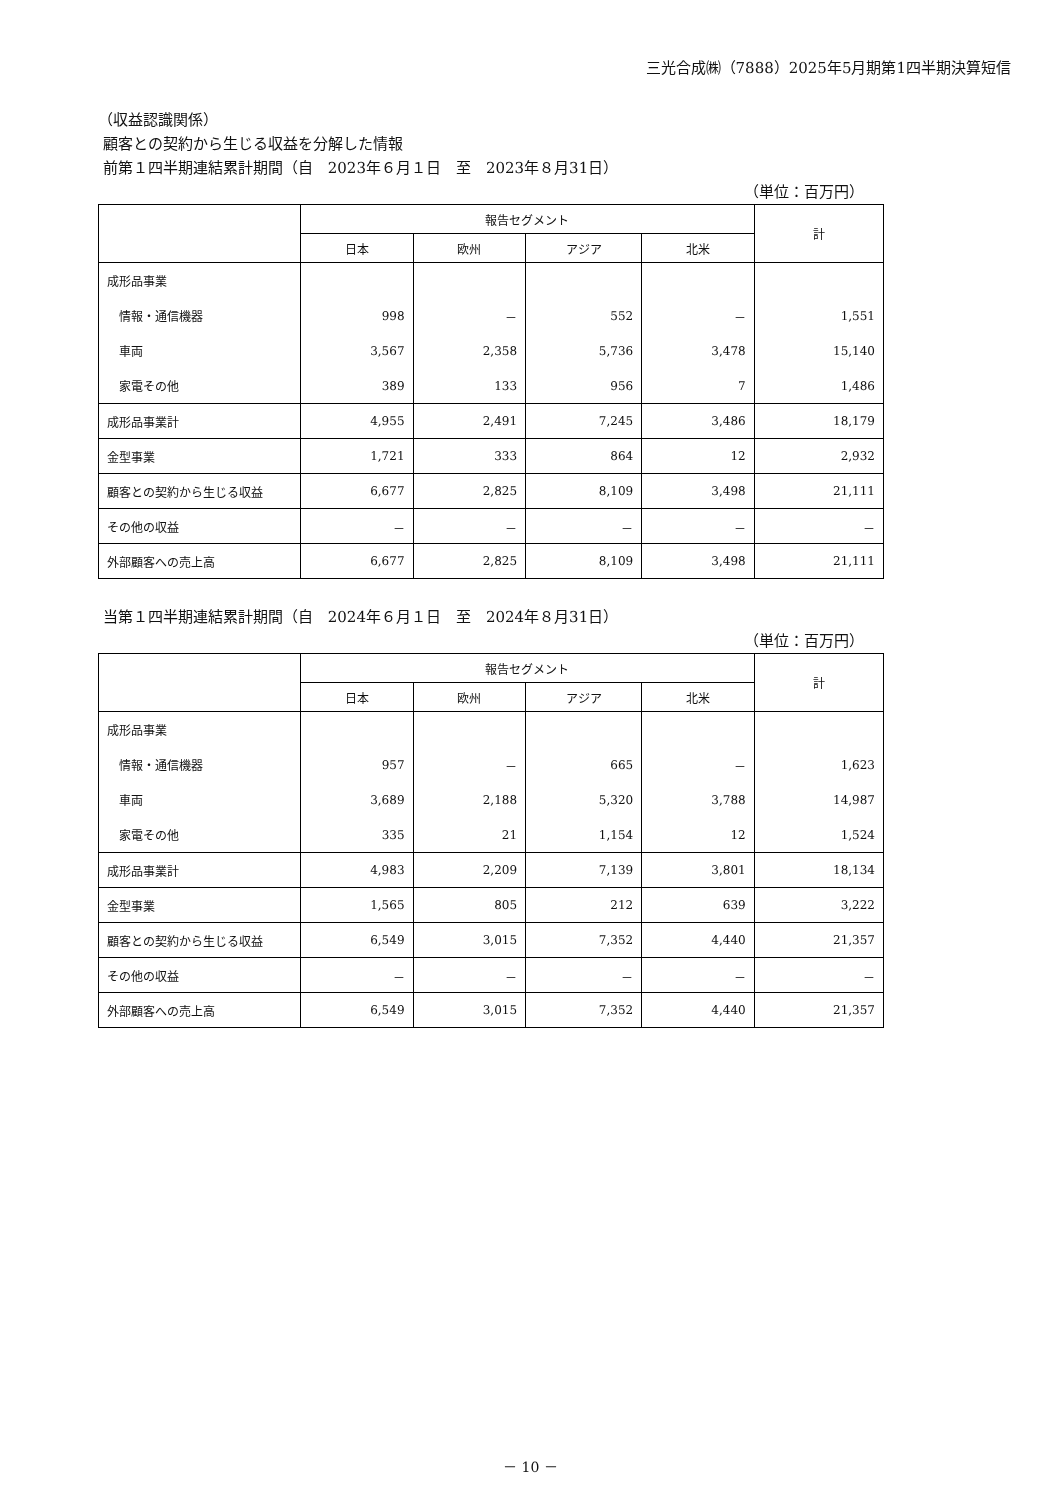三光合成㈱（7888）2025年5月期第1四半期決算短信
（収益認識関係）
顧客との契約から生じる収益を分解した情報
前第１四半期連結累計期間（自　2023年６月１日　至　2023年８月31日）
（単位：百万円）
| | 報告セグメント | | | | 計 |
| --- | --- | --- | --- | --- | --- |
| | 日本 | 欧州 | アジア | 北米 | |
| 成形品事業 | | | | | |
| 情報・通信機器 | 998 | － | 552 | － | 1,551 |
| 車両 | 3,567 | 2,358 | 5,736 | 3,478 | 15,140 |
| 家電その他 | 389 | 133 | 956 | 7 | 1,486 |
| 成形品事業計 | 4,955 | 2,491 | 7,245 | 3,486 | 18,179 |
| 金型事業 | 1,721 | 333 | 864 | 12 | 2,932 |
| 顧客との契約から生じる収益 | 6,677 | 2,825 | 8,109 | 3,498 | 21,111 |
| その他の収益 | － | － | － | － | － |
| 外部顧客への売上高 | 6,677 | 2,825 | 8,109 | 3,498 | 21,111 |
当第１四半期連結累計期間（自　2024年６月１日　至　2024年８月31日）
（単位：百万円）
| | 報告セグメント | | | | 計 |
| --- | --- | --- | --- | --- | --- |
| | 日本 | 欧州 | アジア | 北米 | |
| 成形品事業 | | | | | |
| 情報・通信機器 | 957 | － | 665 | － | 1,623 |
| 車両 | 3,689 | 2,188 | 5,320 | 3,788 | 14,987 |
| 家電その他 | 335 | 21 | 1,154 | 12 | 1,524 |
| 成形品事業計 | 4,983 | 2,209 | 7,139 | 3,801 | 18,134 |
| 金型事業 | 1,565 | 805 | 212 | 639 | 3,222 |
| 顧客との契約から生じる収益 | 6,549 | 3,015 | 7,352 | 4,440 | 21,357 |
| その他の収益 | － | － | － | － | － |
| 外部顧客への売上高 | 6,549 | 3,015 | 7,352 | 4,440 | 21,357 |
－ 10 －